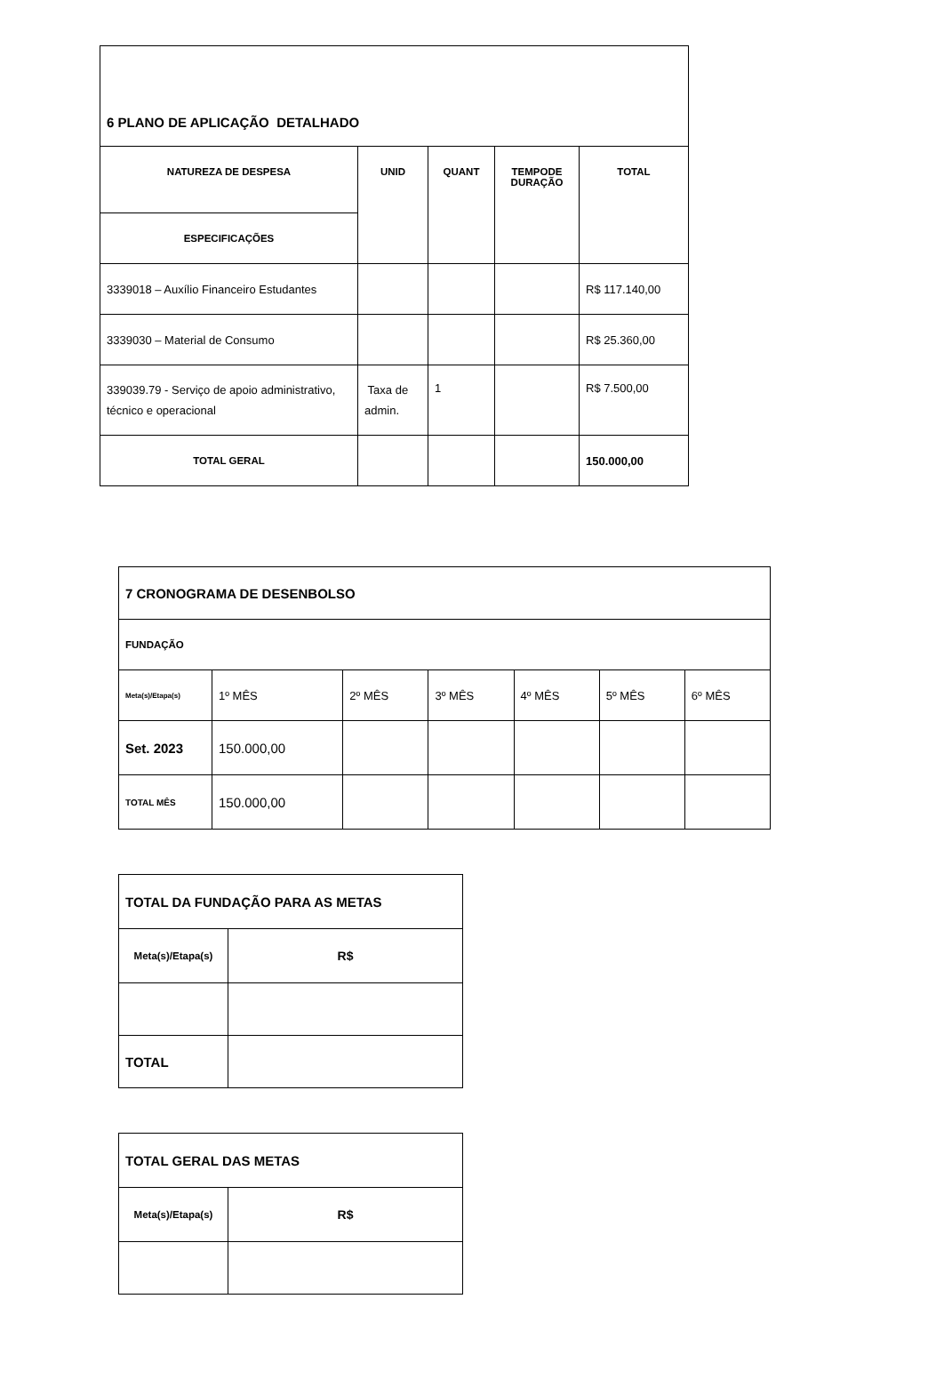| 6 PLANO DE APLICAÇÃO DETALHADO | | | | |
| NATUREZA DE DESPESA | UNID | QUANT | TEMPODE DURAÇÃO | TOTAL |
| ESPECIFICAÇÕES | | | | |
| 3339018 – Auxílio Financeiro Estudantes | | | | R$ 117.140,00 |
| 3339030 – Material de Consumo | | | | R$ 25.360,00 |
| 339039.79 - Serviço de apoio administrativo, técnico e operacional | Taxa de admin. | 1 | | R$ 7.500,00 |
| TOTAL GERAL | | | | 150.000,00 |
| 7 CRONOGRAMA DE DESENBOLSO | | | | | | |
| FUNDAÇÃO | | | | | | |
| Meta(s)/Etapa(s) | 1º MÊS | 2º MÊS | 3º MÊS | 4º MÊS | 5º MÊS | 6º MÊS |
| Set. 2023 | 150.000,00 | | | | | |
| TOTAL MÊS | 150.000,00 | | | | | |
| TOTAL DA FUNDAÇÃO PARA AS METAS | |
| Meta(s)/Etapa(s) | R$ |
| TOTAL | |
| TOTAL GERAL DAS METAS | |
| Meta(s)/Etapa(s) | R$ |